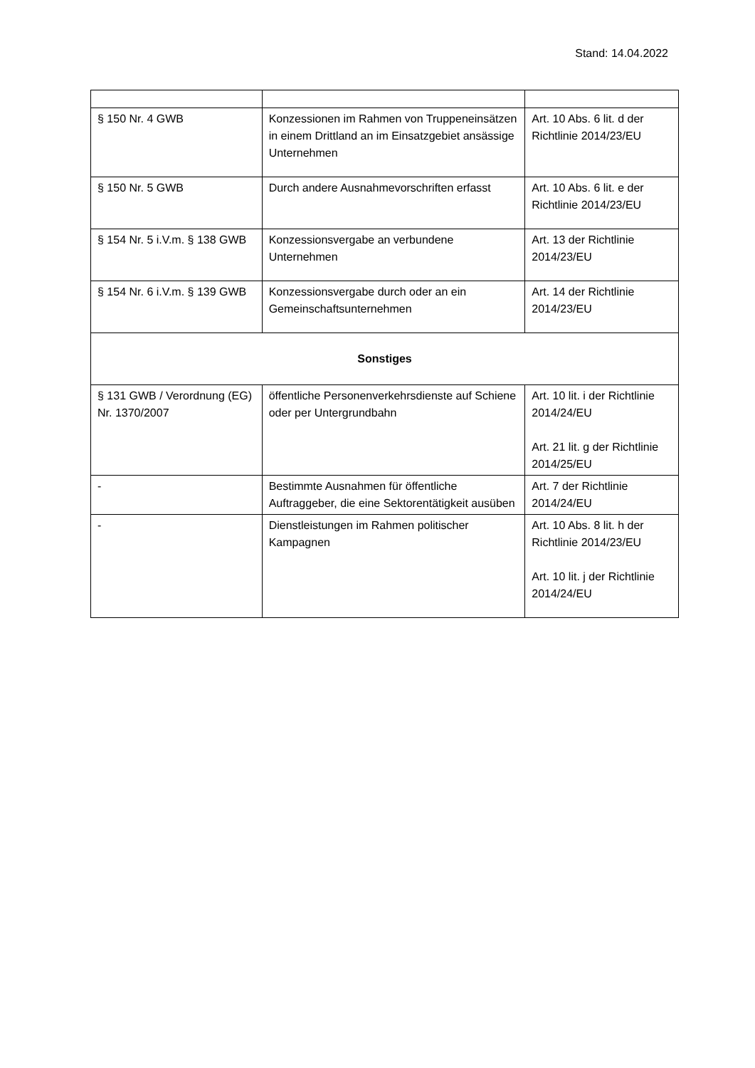Stand: 14.04.2022
| § 150 Nr. 4 GWB | Konzessionen im Rahmen von Truppeneinsätzen in einem Drittland an im Einsatzgebiet ansässige Unternehmen | Art. 10 Abs. 6 lit. d der Richtlinie 2014/23/EU |
| § 150 Nr. 5 GWB | Durch andere Ausnahmevorschriften erfasst | Art. 10 Abs. 6 lit. e der Richtlinie 2014/23/EU |
| § 154 Nr. 5 i.V.m. § 138 GWB | Konzessionsvergabe an verbundene Unternehmen | Art. 13 der Richtlinie 2014/23/EU |
| § 154 Nr. 6 i.V.m. § 139 GWB | Konzessionsvergabe durch oder an ein Gemeinschaftsunternehmen | Art. 14 der Richtlinie 2014/23/EU |
| Sonstiges | | |
| § 131 GWB / Verordnung (EG) Nr. 1370/2007 | öffentliche Personenverkehrsdienste auf Schiene oder per Untergrundbahn | Art. 10 lit. i der Richtlinie 2014/24/EU Art. 21 lit. g der Richtlinie 2014/25/EU |
| - | Bestimmte Ausnahmen für öffentliche Auftraggeber, die eine Sektorentätigkeit ausüben | Art. 7 der Richtlinie 2014/24/EU |
| - | Dienstleistungen im Rahmen politischer Kampagnen | Art. 10 Abs. 8 lit. h der Richtlinie 2014/23/EU Art. 10 lit. j der Richtlinie 2014/24/EU |